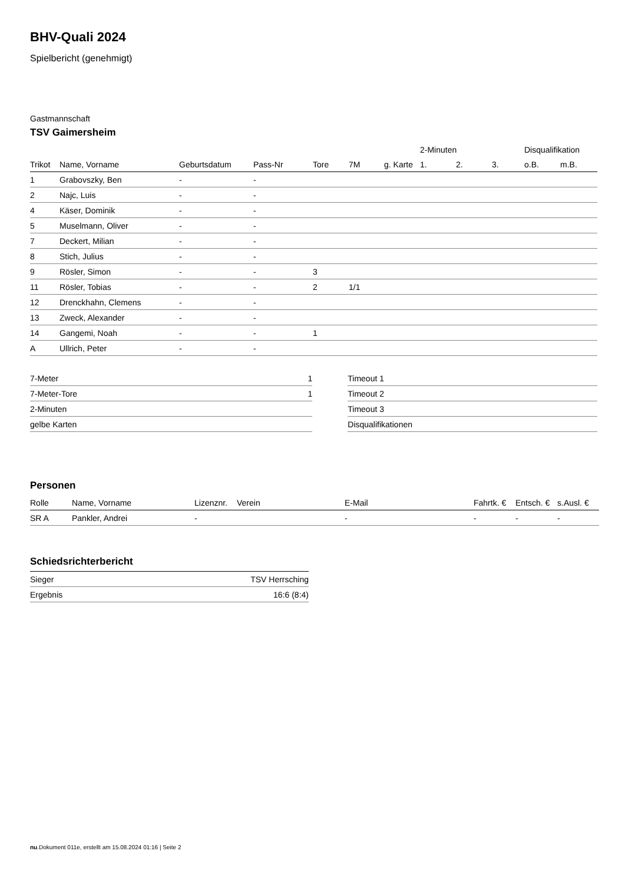BHV-Quali 2024
Spielbericht (genehmigt)
Gastmannschaft
TSV Gaimersheim
| | | | | | | | 2-Minuten | | | Disqualifikation | |
| --- | --- | --- | --- | --- | --- | --- | --- | --- | --- | --- | --- |
| Trikot | Name, Vorname | Geburtsdatum | Pass-Nr | Tore | 7M | g. Karte | 1. | 2. | 3. | o.B. | m.B. |
| 1 | Grabovszky, Ben | - | - | | | | | | | | |
| 2 | Najc, Luis | - | - | | | | | | | | |
| 4 | Käser, Dominik | - | - | | | | | | | | |
| 5 | Muselmann, Oliver | - | - | | | | | | | | |
| 7 | Deckert, Milian | - | - | | | | | | | | |
| 8 | Stich, Julius | - | - | | | | | | | | |
| 9 | Rösler, Simon | - | - | 3 | | | | | | | |
| 11 | Rösler, Tobias | - | - | 2 | 1/1 | | | | | | |
| 12 | Drenckhahn, Clemens | - | - | | | | | | | | |
| 13 | Zweck, Alexander | - | - | | | | | | | | |
| 14 | Gangemi, Noah | - | - | 1 | | | | | | | |
| A | Ullrich, Peter | - | - | | | | | | | | |
| 7-Meter | 1 |
| 7-Meter-Tore | 1 |
| 2-Minuten | |
| gelbe Karten | |
| Timeout 1 |
| Timeout 2 |
| Timeout 3 |
| Disqualifikationen |
Personen
| Rolle | Name, Vorname | Lizenznr. | Verein | E-Mail | Fahrtk. € | Entsch. € | s.Ausl. € |
| --- | --- | --- | --- | --- | --- | --- | --- |
| SR A | Pankler, Andrei | - | | - | - | - | - |
Schiedsrichterbericht
| Sieger | TSV Herrsching |
| Ergebnis | 16:6 (8:4) |
nu.Dokument 011e, erstellt am 15.08.2024 01:16 | Seite 2